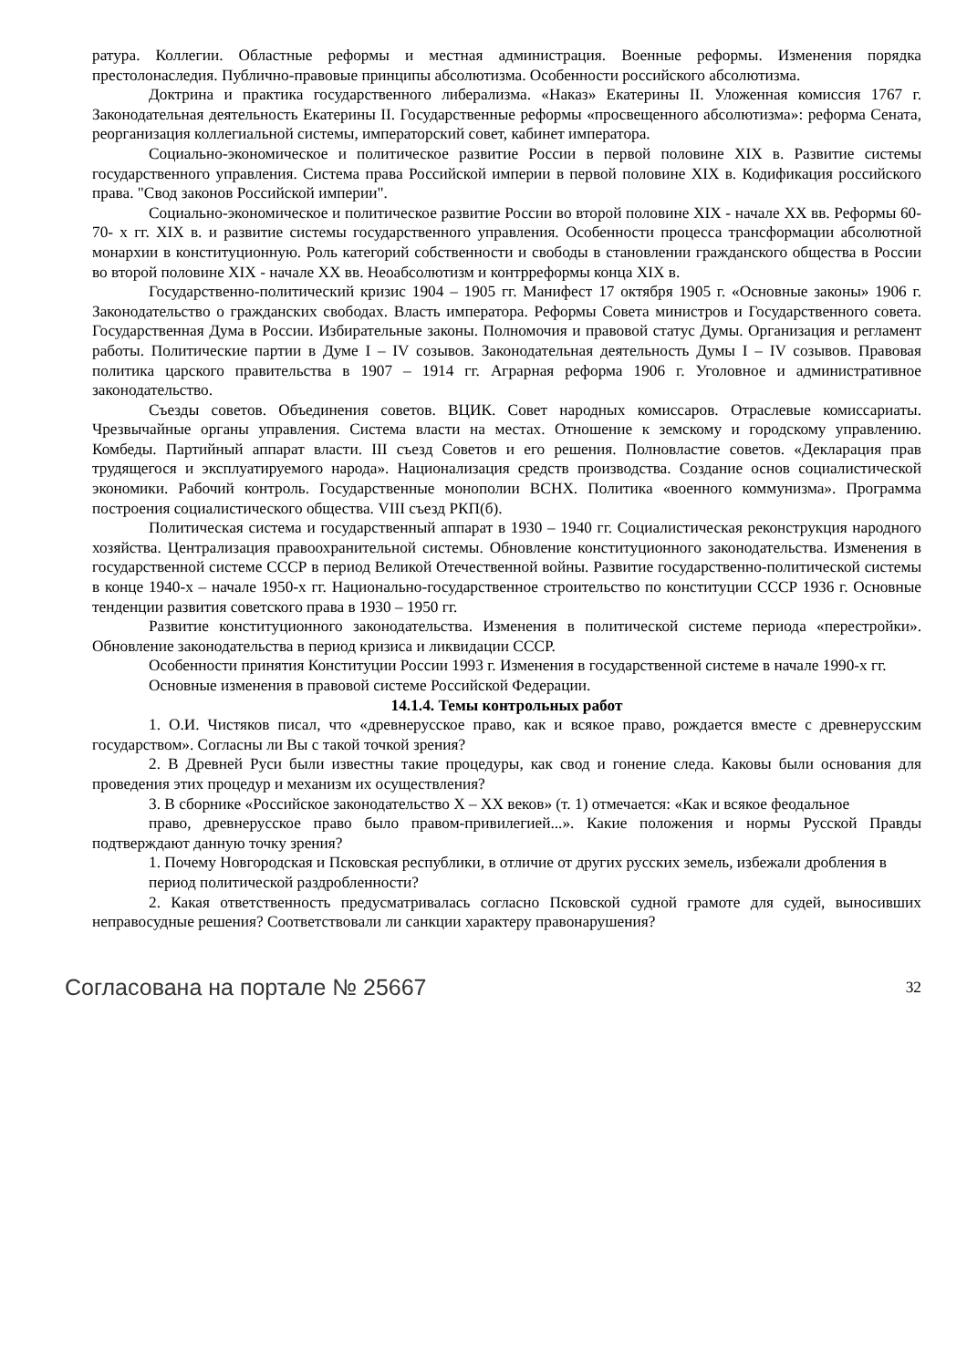ратура. Коллегии. Областные реформы и местная администрация. Военные реформы. Изменения порядка престолонаследия. Публично-правовые принципы абсолютизма. Особенности российского абсолютизма.
Доктрина и практика государственного либерализма. «Наказ» Екатерины II. Уложенная комиссия 1767 г. Законодательная деятельность Екатерины II. Государственные реформы «просвещенного абсолютизма»: реформа Сената, реорганизация коллегиальной системы, императорский совет, кабинет императора.
Социально-экономическое и политическое развитие России в первой половине XIX в. Развитие системы государственного управления. Система права Российской империи в первой половине XIX в. Кодификация российского права. "Свод законов Российской империи".
Социально-экономическое и политическое развитие России во второй половине XIX - начале XX вв. Реформы 60-70- х гг. XIX в. и развитие системы государственного управления. Особенности процесса трансформации абсолютной монархии в конституционную. Роль категорий собственности и свободы в становлении гражданского общества в России во второй половине XIX - начале XX вв. Неоабсолютизм и контрреформы конца XIX в.
Государственно-политический кризис 1904 – 1905 гг. Манифест 17 октября 1905 г. «Основные законы» 1906 г. Законодательство о гражданских свободах. Власть императора. Реформы Совета министров и Государственного совета. Государственная Дума в России. Избирательные законы. Полномочия и правовой статус Думы. Организация и регламент работы. Политические партии в Думе I – IV созывов. Законодательная деятельность Думы I – IV созывов. Правовая политика царского правительства в 1907 – 1914 гг. Аграрная реформа 1906 г. Уголовное и административное законодательство.
Съезды советов. Объединения советов. ВЦИК. Совет народных комиссаров. Отраслевые комиссариаты. Чрезвычайные органы управления. Система власти на местах. Отношение к земскому и городскому управлению. Комбеды. Партийный аппарат власти. III съезд Советов и его решения. Полновластие советов. «Декларация прав трудящегося и эксплуатируемого народа». Национализация средств производства. Создание основ социалистической экономики. Рабочий контроль. Государственные монополии ВСНХ. Политика «военного коммунизма». Программа построения социалистического общества. VIII съезд РКП(б).
Политическая система и государственный аппарат в 1930 – 1940 гг. Социалистическая реконструкция народного хозяйства. Централизация правоохранительной системы. Обновление конституционного законодательства. Изменения в государственной системе СССР в период Великой Отечественной войны. Развитие государственно-политической системы в конце 1940-х – начале 1950-х гг. Национально-государственное строительство по конституции СССР 1936 г. Основные тенденции развития советского права в 1930 – 1950 гг.
Развитие конституционного законодательства. Изменения в политической системе периода «перестройки». Обновление законодательства в период кризиса и ликвидации СССР.
Особенности принятия Конституции России 1993 г. Изменения в государственной системе в начале 1990-х гг.
Основные изменения в правовой системе Российской Федерации.
14.1.4. Темы контрольных работ
1. О.И. Чистяков писал, что «древнерусское право, как и всякое право, рождается вместе с древнерусским государством». Согласны ли Вы с такой точкой зрения?
2. В Древней Руси были известны такие процедуры, как свод и гонение следа. Каковы были основания для проведения этих процедур и механизм их осуществления?
3. В сборнике «Российское законодательство X – XX веков» (т. 1) отмечается: «Как и всякое феодальное
право, древнерусское право было правом-привилегией...». Какие положения и нормы Русской Правды подтверждают данную точку зрения?
1. Почему Новгородская и Псковская республики, в отличие от других русских земель, избежали дробления в
период политической раздробленности?
2. Какая ответственность предусматривалась согласно Псковской судной грамоте для судей, выносивших неправосудные решения? Соответствовали ли санкции характеру правонарушения?
Согласована на портале № 25667 32